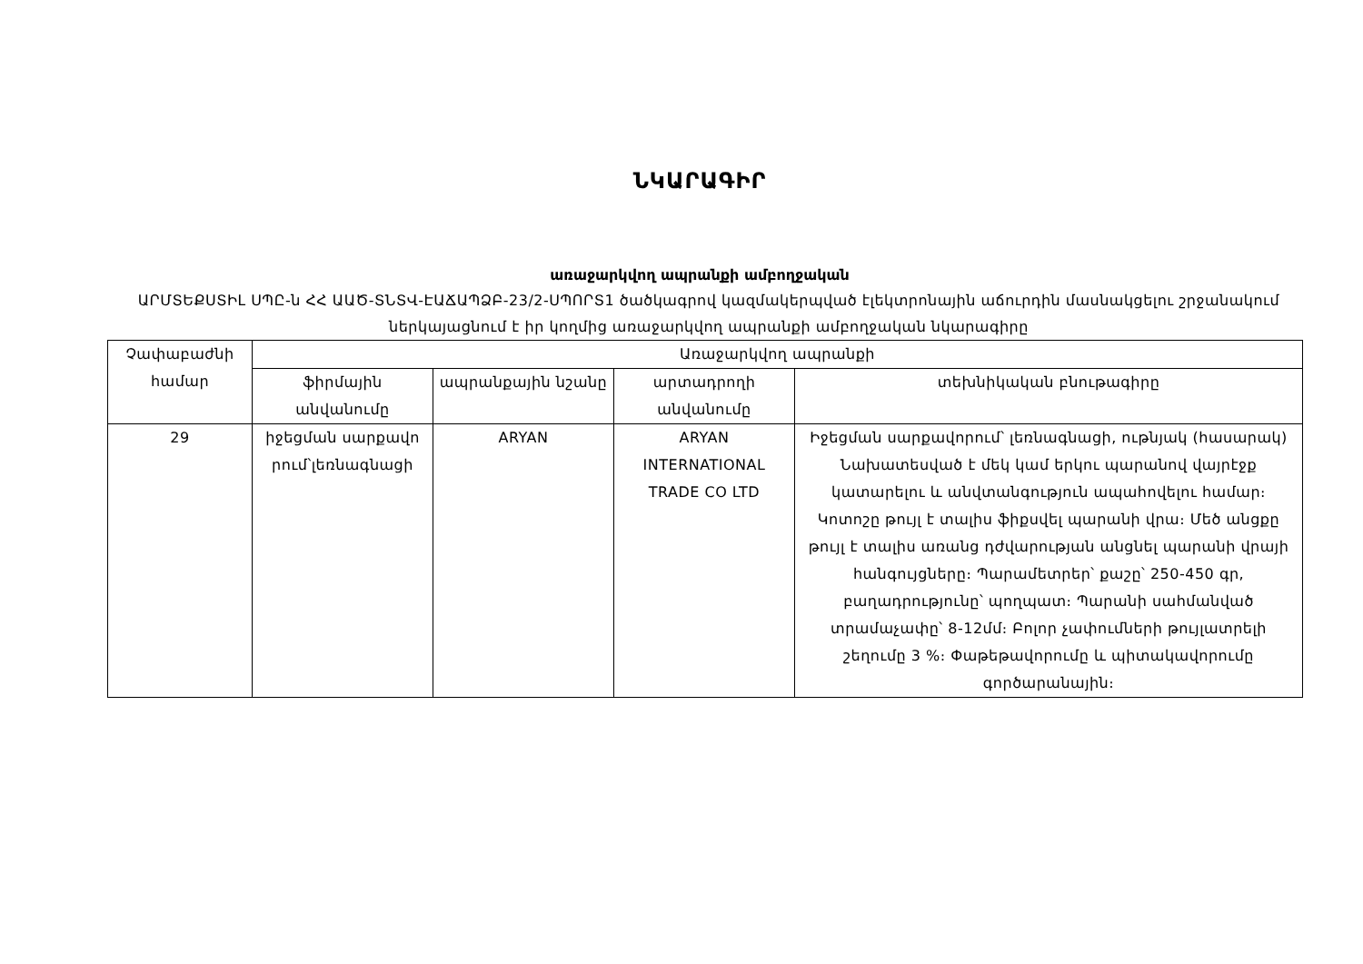ՆԿԱՐԱԳԻՐ
առաջարկվող ապրանքի ամբողջական
ԱՐՄՏԵՔՍՏԻԼ ՍՊԸ-ն ՀՀ ԱԱԾ-ՏՆՏՎ-ԷԱՃԱՊՁԲ-23/2-ՍՊՈՐՏ1 ծածկագրով կազմակերպված էլեկտրոնային աճուրդին մասնակցելու շրջանակում ներկայացնում է իր կողմից առաջարկվող ապրանքի ամբողջական նկարագիրը
| Չափաբաժնի համար | Առաջարկվող ապրանքի | | | |
| --- | --- | --- | --- | --- |
| | ֆիրմային անվանումը | ապրանքային նշանը | արտադրողի անվանումը | տեխնիկական բնութագիրը |
| 29 | իջեցման սարքավո րում՝լեռնագնացի | ARYAN | ARYAN INTERNATIONAL TRADE CO LTD | Իջեցման սարքավորում՝ լեռնագնացի, ութնյակ (հասարակ) Նախատեսված է մեկ կամ երկու պարանով վայրէջք կատարելու և անվտանգություն ապահովելու համար։ Կոտոշը թույլ է տալիս ֆիքսվել պարանի վրա։ Մեծ անցքը թույլ է տալիս առանց դժվարության անցնել պարանի վրայի հանգույցները։ Պարամետրեր՝ քաշը՝ 250-450 գր, բաղադրությունը՝ պողպատ։ Պարանի սահմանված տրամաչափը՝ 8-12մմ։ Բոլոր չափումների թույլատրելի շեղումը 3 %։ Փաթեթավորումը և պիտակավորումը գործարանային։ |